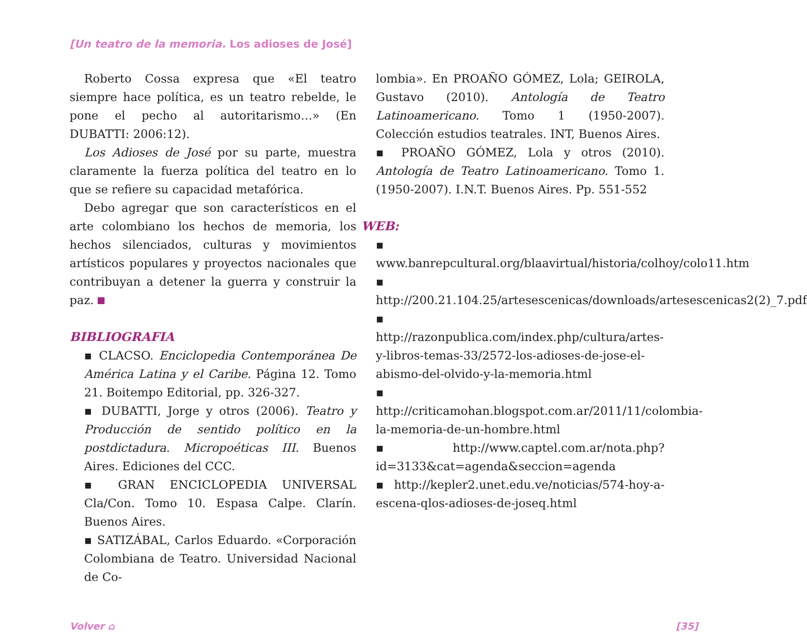[Un teatro de la memoria. Los adioses de José]
Roberto Cossa expresa que «El teatro siempre hace política, es un teatro rebelde, le pone el pecho al autoritarismo…» (En DUBATTI: 2006:12).
Los Adioses de José por su parte, muestra claramente la fuerza política del teatro en lo que se refiere su capacidad metafórica.
Debo agregar que son característicos en el arte colombiano los hechos de memoria, los hechos silenciados, culturas y movimientos artísticos populares y proyectos nacionales que contribuyan a detener la guerra y construir la paz.
BIBLIOGRAFIA
▪ CLACSO. Enciclopedia Contemporánea De América Latina y el Caribe. Página 12. Tomo 21. Boitempo Editorial, pp. 326-327.
▪ DUBATTI, Jorge y otros (2006). Teatro y Producción de sentido político en la postdictadura. Micropoéticas III. Buenos Aires. Ediciones del CCC.
▪ GRAN ENCICLOPEDIA UNIVERSAL Cla/Con. Tomo 10. Espasa Calpe. Clarín. Buenos Aires.
▪ SATIZÁBAL, Carlos Eduardo. «Corporación Colombiana de Teatro. Universidad Nacional de Co-
lombia». En PROAÑO GÓMEZ, Lola; GEIROLA, Gustavo (2010). Antología de Teatro Latinoamericano. Tomo 1 (1950-2007). Colección estudios teatrales. INT, Buenos Aires.
▪ PROAÑO GÓMEZ, Lola y otros (2010). Antología de Teatro Latinoamericano. Tomo 1. (1950-2007). I.N.T. Buenos Aires. Pp. 551-552
WEB:
▪ www.banrepcultural.org/blaavirtual/historia/colhoy/colo11.htm
▪ http://200.21.104.25/artesescenicas/downloads/artesescenicas2(2)_7.pdf
▪ http://razonpublica.com/index.php/cultura/artes-y-libros-temas-33/2572-los-adioses-de-jose-el-abismo-del-olvido-y-la-memoria.html
▪ http://criticamohan.blogspot.com.ar/2011/11/colombia-la-memoria-de-un-hombre.html
▪ http://www.captel.com.ar/nota.php?id=3133&cat=agenda&seccion=agenda
▪ http://kepler2.unet.edu.ve/noticias/574-hoy-a-escena-qlos-adioses-de-joseq.html
Volver ⌂ [35]